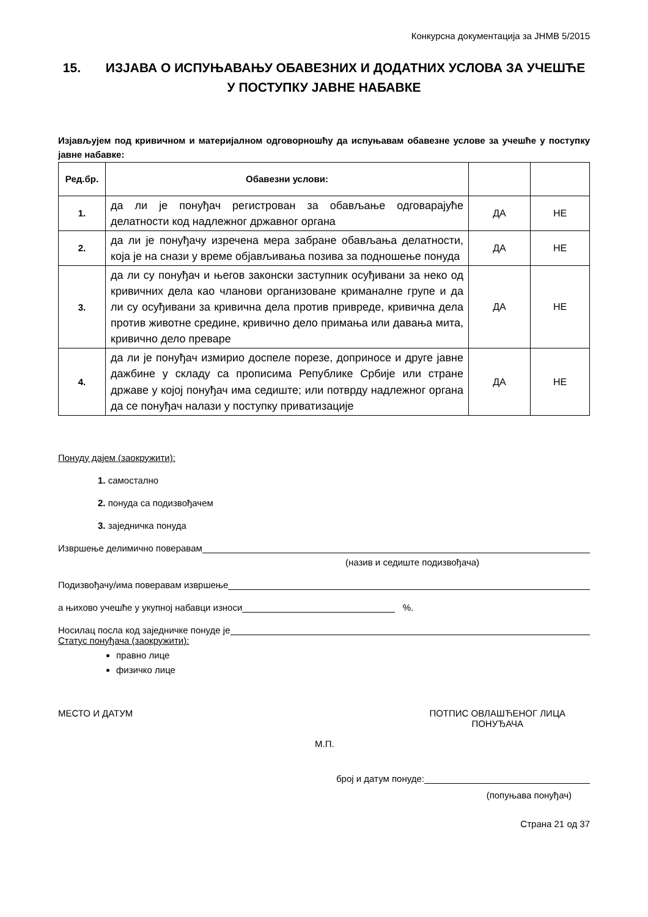Конкурсна документација за ЈНМВ 5/2015
15. ИЗЈАВА О ИСПУЊАВАЊУ ОБАВЕЗНИХ И ДОДАТНИХ УСЛОВА ЗА УЧЕШЋЕ
У ПОСТУПКУ ЈАВНЕ НАБАВКЕ
Изјављујем под кривичном и материјалном одговорношћу да испуњавам обавезне услове за учешће у поступку јавне набавке:
| Ред.бр. | Обавезни услови: | | |
| --- | --- | --- | --- |
| 1. | да ли је понуђач регистрован за обављање одговарајуће делатности код надлежног државног органа | ДА | НЕ |
| 2. | да ли је понуђачу изречена мера забране обављања делатности, која је на снази у време објављивања позива за подношење понуда | ДА | НЕ |
| 3. | да ли су понуђач и његов законски заступник осуђивани за неко од кривичних дела као чланови организоване криманалне групе и да ли су осуђивани за кривична дела против привреде, кривична дела против животне средине, кривично дело примања или давања мита, кривично дело преваре | ДА | НЕ |
| 4. | да ли је понуђач измирио доспеле порезе, доприносе и друге јавне дажбине у складу са прописима Републике Србије или стране државе у којој понуђач има седиште; или потврду надлежног органа да се понуђач налази у поступку приватизације | ДА | НЕ |
Понуду дајем (заокружити):
1. самостално
2. понуда са подизвођачем
3. заједничка понуда
Извршење делимично поверавам
(назив и седиште подизвођача)
Подизвођачу/има поверавам извршење
а њихово учешће у укупној набавци износи %.
Носилац посла код заједничке понуде је
Статус понуђача (заокружити):
правно лице
физичко лице
МЕСТО И ДАТУМ ПОТПИС ОВЛАШЋЕНОГ ЛИЦА
ПОНУЂАЧА
М.П.
број и датум понуде:
(попуњава понуђач)
Страна 21 од 37